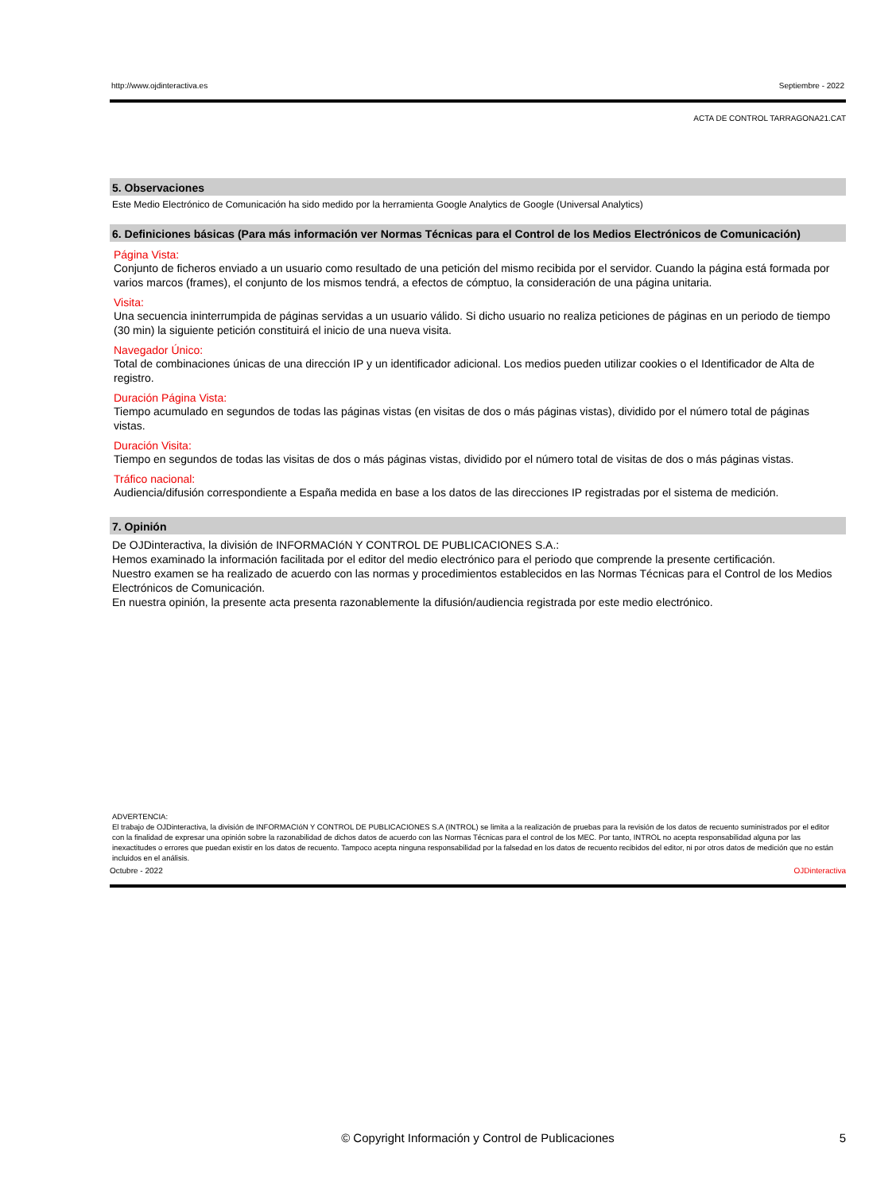http://www.ojdinteractiva.es Septiembre - 2022
ACTA DE CONTROL TARRAGONA21.CAT
5. Observaciones
Este Medio Electrónico de Comunicación ha sido medido por la herramienta Google Analytics de Google (Universal Analytics)
6. Definiciones básicas (Para más información ver Normas Técnicas para el Control de los Medios Electrónicos de Comunicación)
Página Vista:
Conjunto de ficheros enviado a un usuario como resultado de una petición del mismo recibida por el servidor. Cuando la página está formada por varios marcos (frames), el conjunto de los mismos tendrá, a efectos de cómptuo, la consideración de una página unitaria.
Visita:
Una secuencia ininterrumpida de páginas servidas a un usuario válido. Si dicho usuario no realiza peticiones de páginas en un periodo de tiempo (30 min) la siguiente petición constituirá el inicio de una nueva visita.
Navegador Único:
Total de combinaciones únicas de una dirección IP y un identificador adicional. Los medios pueden utilizar cookies o el Identificador de Alta de registro.
Duración Página Vista:
Tiempo acumulado en segundos de todas las páginas vistas (en visitas de dos o más páginas vistas), dividido por el número total de páginas vistas.
Duración Visita:
Tiempo en segundos de todas las visitas de dos o más páginas vistas, dividido por el número total de visitas de dos o más páginas vistas.
Tráfico nacional:
Audiencia/difusión correspondiente a España medida en base a los datos de las direcciones IP registradas por el sistema de medición.
7. Opinión
De OJDinteractiva, la división de INFORMACIóN Y CONTROL DE PUBLICACIONES S.A.:
Hemos examinado la información facilitada por el editor del medio electrónico para el periodo que comprende la presente certificación.
Nuestro examen se ha realizado de acuerdo con las normas y procedimientos establecidos en las Normas Técnicas para el Control de los Medios Electrónicos de Comunicación.
En nuestra opinión, la presente acta presenta razonablemente la difusión/audiencia registrada por este medio electrónico.
ADVERTENCIA:
El trabajo de OJDinteractiva, la división de INFORMACIóN Y CONTROL DE PUBLICACIONES S.A (INTROL) se limita a la realización de pruebas para la revisión de los datos de recuento suministrados por el editor con la finalidad de expresar una opinión sobre la razonabilidad de dichos datos de acuerdo con las Normas Técnicas para el control de los MEC. Por tanto, INTROL no acepta responsabilidad alguna por las inexactitudes o errores que puedan existir en los datos de recuento. Tampoco acepta ninguna responsabilidad por la falsedad en los datos de recuento recibidos del editor, ni por otros datos de medición que no están incluidos en el análisis.
Octubre - 2022 OJDinteractiva
© Copyright Información y Control de Publicaciones 5